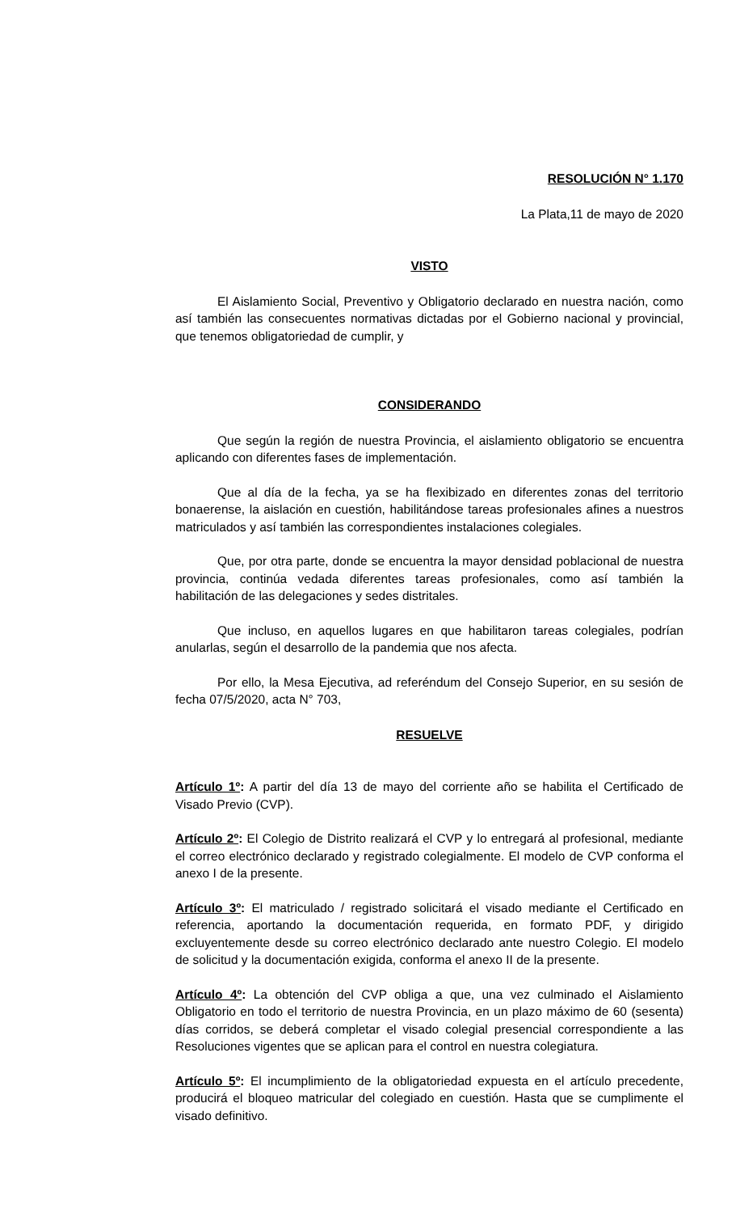RESOLUCIÓN N° 1.170
La Plata,11 de mayo de 2020
VISTO
El Aislamiento Social, Preventivo y Obligatorio declarado en nuestra nación, como así también las consecuentes normativas dictadas por el Gobierno nacional y provincial, que tenemos obligatoriedad de cumplir, y
CONSIDERANDO
Que según la región de nuestra Provincia, el aislamiento obligatorio se encuentra aplicando con diferentes fases de implementación.
Que al día de la fecha, ya se ha flexibizado en diferentes zonas del territorio bonaerense, la aislación en cuestión, habilitándose tareas profesionales afines a nuestros matriculados y así también las correspondientes instalaciones colegiales.
Que, por otra parte, donde se encuentra la mayor densidad poblacional de nuestra provincia, continúa vedada diferentes tareas profesionales, como así también la habilitación de las delegaciones y sedes distritales.
Que incluso, en aquellos lugares en que habilitaron tareas colegiales, podrían anularlas, según el desarrollo de la pandemia que nos afecta.
Por ello, la Mesa Ejecutiva, ad referéndum del Consejo Superior, en su sesión de fecha 07/5/2020, acta N° 703,
RESUELVE
Artículo 1º: A partir del día 13 de mayo del corriente año se habilita el Certificado de Visado Previo (CVP).
Artículo 2º: El Colegio de Distrito realizará el CVP y lo entregará al profesional, mediante el correo electrónico declarado y registrado colegialmente. El modelo de CVP conforma el anexo I de la presente.
Artículo 3º: El matriculado / registrado solicitará el visado mediante el Certificado en referencia, aportando la documentación requerida, en formato PDF, y dirigido excluyentemente desde su correo electrónico declarado ante nuestro Colegio. El modelo de solicitud y la documentación exigida, conforma el anexo II de la presente.
Artículo 4º: La obtención del CVP obliga a que, una vez culminado el Aislamiento Obligatorio en todo el territorio de nuestra Provincia, en un plazo máximo de 60 (sesenta) días corridos, se deberá completar el visado colegial presencial correspondiente a las Resoluciones vigentes que se aplican para el control en nuestra colegiatura.
Artículo 5º: El incumplimiento de la obligatoriedad expuesta en el artículo precedente, producirá el bloqueo matricular del colegiado en cuestión. Hasta que se cumplimente el visado definitivo.